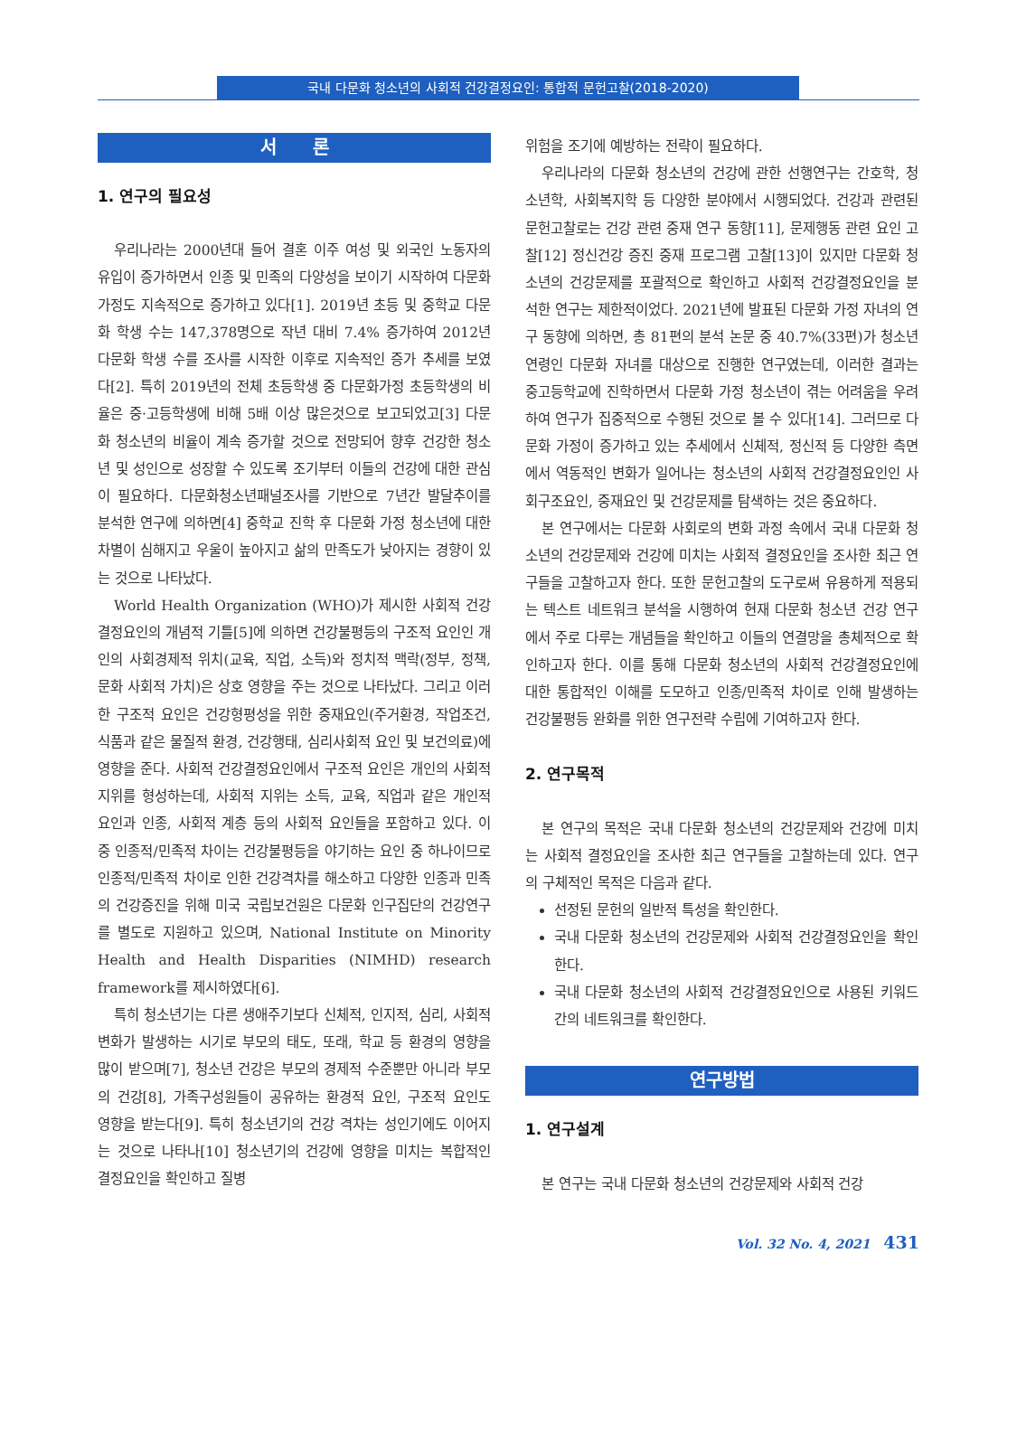국내 다문화 청소년의 사회적 건강결정요인: 통합적 문헌고찰(2018-2020)
서　　론
1. 연구의 필요성
우리나라는 2000년대 들어 결혼 이주 여성 및 외국인 노동자의 유입이 증가하면서 인종 및 민족의 다양성을 보이기 시작하여 다문화 가정도 지속적으로 증가하고 있다[1]. 2019년 초등 및 중학교 다문화 학생 수는 147,378명으로 작년 대비 7.4% 증가하여 2012년 다문화 학생 수를 조사를 시작한 이후로 지속적인 증가 추세를 보였다[2]. 특히 2019년의 전체 초등학생 중 다문화가정 초등학생의 비율은 중·고등학생에 비해 5배 이상 많은것으로 보고되었고[3] 다문화 청소년의 비율이 계속 증가할 것으로 전망되어 향후 건강한 청소년 및 성인으로 성장할 수 있도록 조기부터 이들의 건강에 대한 관심이 필요하다. 다문화청소년패널조사를 기반으로 7년간 발달추이를 분석한 연구에 의하면[4] 중학교 진학 후 다문화 가정 청소년에 대한 차별이 심해지고 우울이 높아지고 삶의 만족도가 낮아지는 경향이 있는 것으로 나타났다.
World Health Organization (WHO)가 제시한 사회적 건강결정요인의 개념적 기틀[5]에 의하면 건강불평등의 구조적 요인인 개인의 사회경제적 위치(교육, 직업, 소득)와 정치적 맥락(정부, 정책, 문화 사회적 가치)은 상호 영향을 주는 것으로 나타났다. 그리고 이러한 구조적 요인은 건강형평성을 위한 중재요인(주거환경, 작업조건, 식품과 같은 물질적 환경, 건강행태, 심리사회적 요인 및 보건의료)에 영향을 준다. 사회적 건강결정요인에서 구조적 요인은 개인의 사회적 지위를 형성하는데, 사회적 지위는 소득, 교육, 직업과 같은 개인적 요인과 인종, 사회적 계층 등의 사회적 요인들을 포함하고 있다. 이 중 인종적/민족적 차이는 건강불평등을 야기하는 요인 중 하나이므로 인종적/민족적 차이로 인한 건강격차를 해소하고 다양한 인종과 민족의 건강증진을 위해 미국 국립보건원은 다문화 인구집단의 건강연구를 별도로 지원하고 있으며, National Institute on Minority Health and Health Disparities (NIMHD) research framework를 제시하였다[6].
특히 청소년기는 다른 생애주기보다 신체적, 인지적, 심리, 사회적 변화가 발생하는 시기로 부모의 태도, 또래, 학교 등 환경의 영향을 많이 받으며[7], 청소년 건강은 부모의 경제적 수준뿐만 아니라 부모의 건강[8], 가족구성원들이 공유하는 환경적 요인, 구조적 요인도 영향을 받는다[9]. 특히 청소년기의 건강 격차는 성인기에도 이어지는 것으로 나타나[10] 청소년기의 건강에 영향을 미치는 복합적인 결정요인을 확인하고 질병
위험을 조기에 예방하는 전략이 필요하다.
우리나라의 다문화 청소년의 건강에 관한 선행연구는 간호학, 청소년학, 사회복지학 등 다양한 분야에서 시행되었다. 건강과 관련된 문헌고찰로는 건강 관련 중재 연구 동향[11], 문제행동 관련 요인 고찰[12] 정신건강 증진 중재 프로그램 고찰[13]이 있지만 다문화 청소년의 건강문제를 포괄적으로 확인하고 사회적 건강결정요인을 분석한 연구는 제한적이었다. 2021년에 발표된 다문화 가정 자녀의 연구 동향에 의하면, 총 81편의 분석 논문 중 40.7%(33편)가 청소년 연령인 다문화 자녀를 대상으로 진행한 연구였는데, 이러한 결과는 중고등학교에 진학하면서 다문화 가정 청소년이 겪는 어려움을 우려하여 연구가 집중적으로 수행된 것으로 볼 수 있다[14]. 그러므로 다문화 가정이 증가하고 있는 추세에서 신체적, 정신적 등 다양한 측면에서 역동적인 변화가 일어나는 청소년의 사회적 건강결정요인인 사회구조요인, 중재요인 및 건강문제를 탐색하는 것은 중요하다.
본 연구에서는 다문화 사회로의 변화 과정 속에서 국내 다문화 청소년의 건강문제와 건강에 미치는 사회적 결정요인을 조사한 최근 연구들을 고찰하고자 한다. 또한 문헌고찰의 도구로써 유용하게 적용되는 텍스트 네트워크 분석을 시행하여 현재 다문화 청소년 건강 연구에서 주로 다루는 개념들을 확인하고 이들의 연결망을 총체적으로 확인하고자 한다. 이를 통해 다문화 청소년의 사회적 건강결정요인에 대한 통합적인 이해를 도모하고 인종/민족적 차이로 인해 발생하는 건강불평등 완화를 위한 연구전략 수립에 기여하고자 한다.
2. 연구목적
본 연구의 목적은 국내 다문화 청소년의 건강문제와 건강에 미치는 사회적 결정요인을 조사한 최근 연구들을 고찰하는데 있다. 연구의 구체적인 목적은 다음과 같다.
선정된 문헌의 일반적 특성을 확인한다.
국내 다문화 청소년의 건강문제와 사회적 건강결정요인을 확인한다.
국내 다문화 청소년의 사회적 건강결정요인으로 사용된 키워드 간의 네트워크를 확인한다.
연구방법
1. 연구설계
본 연구는 국내 다문화 청소년의 건강문제와 사회적 건강
Vol. 32 No. 4, 2021 431